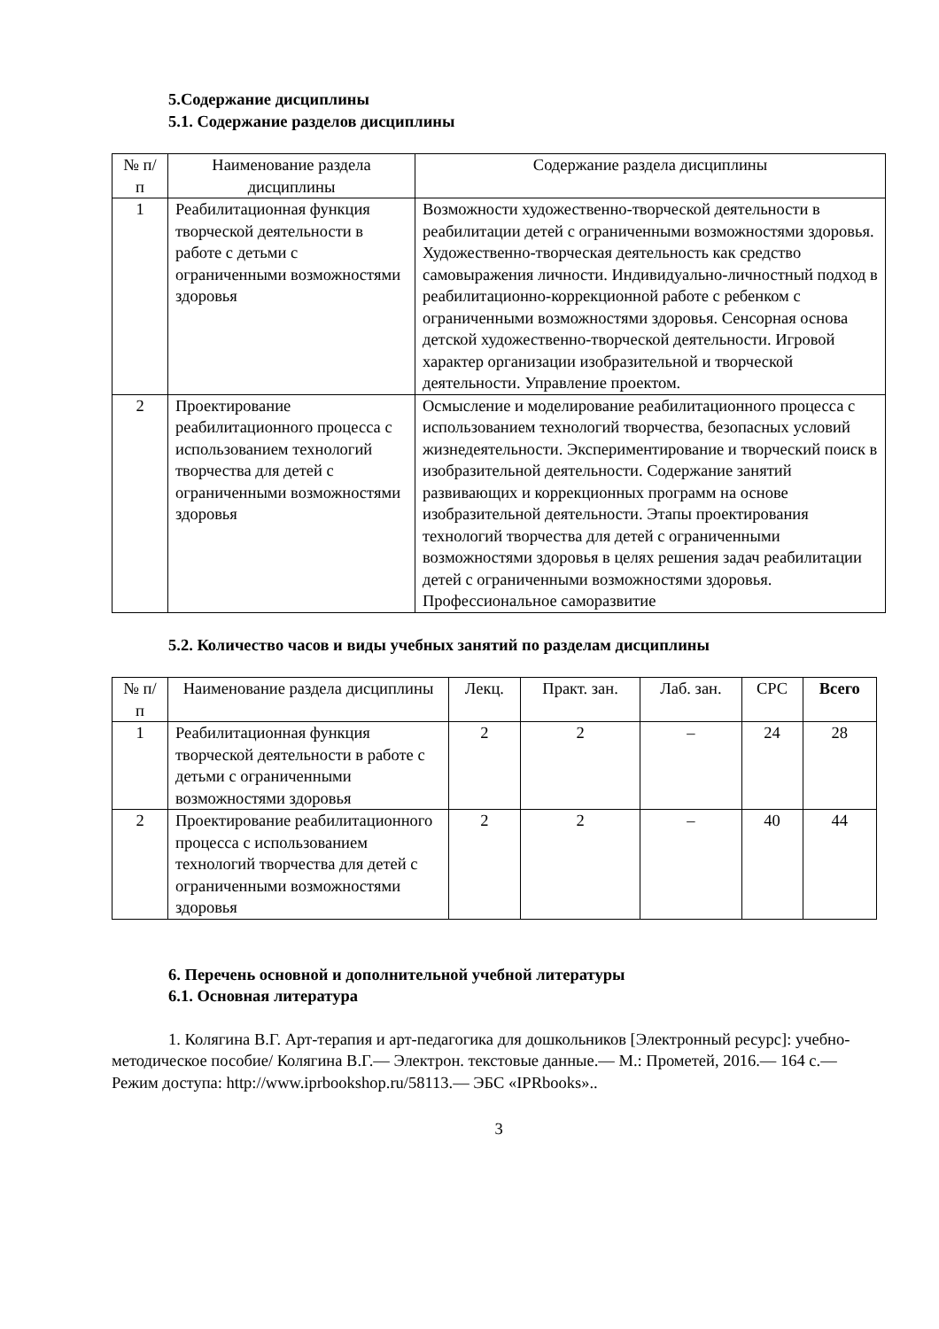5.Содержание дисциплины
5.1. Содержание разделов дисциплины
| № п/п | Наименование раздела дисциплины | Содержание раздела дисциплины |
| --- | --- | --- |
| 1 | Реабилитационная функция творческой деятельности в работе с детьми с ограниченными возможностями здоровья | Возможности художественно-творческой деятельности в реабилитации детей с ограниченными возможностями здоровья. Художественно-творческая деятельность как средство самовыражения личности. Индивидуально-личностный подход в реабилитационно-коррекционной работе с ребенком с ограниченными возможностями здоровья. Сенсорная основа детской художественно-творческой деятельности. Игровой характер организации изобразительной и творческой деятельности. Управление проектом. |
| 2 | Проектирование реабилитационного процесса с использованием технологий творчества для детей с ограниченными возможностями здоровья | Осмысление и моделирование реабилитационного процесса с использованием технологий творчества, безопасных условий жизнедеятельности. Экспериментирование и творческий поиск в изобразительной деятельности. Содержание занятий развивающих и коррекционных программ на основе изобразительной деятельности. Этапы проектирования технологий творчества для детей с ограниченными возможностями здоровья в целях решения задач реабилитации детей с ограниченными возможностями здоровья. Профессиональное саморазвитие |
5.2. Количество часов и виды учебных занятий по разделам дисциплины
| № п/п | Наименование раздела дисциплины | Лекц. | Практ. зан. | Лаб. зан. | СРС | Всего |
| --- | --- | --- | --- | --- | --- | --- |
| 1 | Реабилитационная функция творческой деятельности в работе с детьми с ограниченными возможностями здоровья | 2 | 2 | – | 24 | 28 |
| 2 | Проектирование реабилитационного процесса с использованием технологий творчества для детей с ограниченными возможностями здоровья | 2 | 2 | – | 40 | 44 |
6. Перечень основной и дополнительной учебной литературы
6.1. Основная литература
1. Колягина В.Г. Арт-терапия и арт-педагогика для дошкольников [Электронный ресурс]: учебно-методическое пособие/ Колягина В.Г.— Электрон. текстовые данные.— М.: Прометей, 2016.— 164 c.— Режим доступа: http://www.iprbookshop.ru/58113.— ЭБС «IPRbooks»..
3